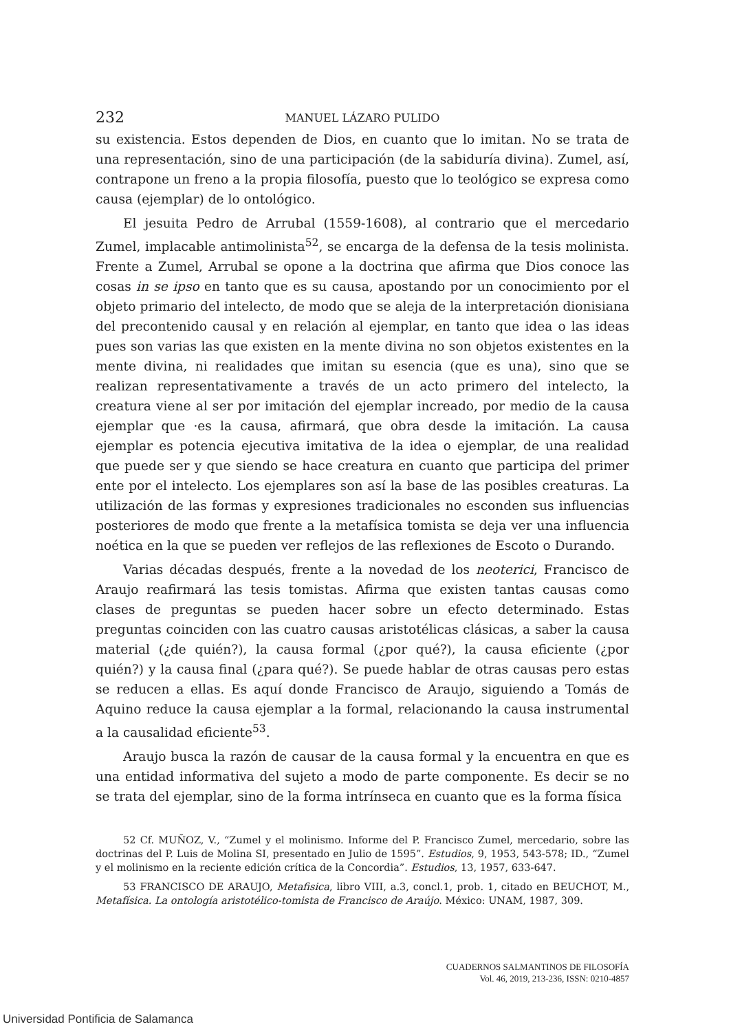232 MANUEL LÁZARO PULIDO
su existencia. Estos dependen de Dios, en cuanto que lo imitan. No se trata de una representación, sino de una participación (de la sabiduría divina). Zumel, así, contrapone un freno a la propia filosofía, puesto que lo teológico se expresa como causa (ejemplar) de lo ontológico.
El jesuita Pedro de Arrubal (1559-1608), al contrario que el mercedario Zumel, implacable antimolinista<sup>52</sup>, se encarga de la defensa de la tesis molinista. Frente a Zumel, Arrubal se opone a la doctrina que afirma que Dios conoce las cosas in se ipso en tanto que es su causa, apostando por un conocimiento por el objeto primario del intelecto, de modo que se aleja de la interpretación dionisiana del precontenido causal y en relación al ejemplar, en tanto que idea o las ideas pues son varias las que existen en la mente divina no son objetos existentes en la mente divina, ni realidades que imitan su esencia (que es una), sino que se realizan representativamente a través de un acto primero del intelecto, la creatura viene al ser por imitación del ejemplar increado, por medio de la causa ejemplar que ·es la causa, afirmará, que obra desde la imitación. La causa ejemplar es potencia ejecutiva imitativa de la idea o ejemplar, de una realidad que puede ser y que siendo se hace creatura en cuanto que participa del primer ente por el intelecto. Los ejemplares son así la base de las posibles creaturas. La utilización de las formas y expresiones tradicionales no esconden sus influencias posteriores de modo que frente a la metafísica tomista se deja ver una influencia noética en la que se pueden ver reflejos de las reflexiones de Escoto o Durando.
Varias décadas después, frente a la novedad de los neoterici, Francisco de Araujo reafirmará las tesis tomistas. Afirma que existen tantas causas como clases de preguntas se pueden hacer sobre un efecto determinado. Estas preguntas coinciden con las cuatro causas aristotélicas clásicas, a saber la causa material (¿de quién?), la causa formal (¿por qué?), la causa eficiente (¿por quién?) y la causa final (¿para qué?). Se puede hablar de otras causas pero estas se reducen a ellas. Es aquí donde Francisco de Araujo, siguiendo a Tomás de Aquino reduce la causa ejemplar a la formal, relacionando la causa instrumental a la causalidad eficiente<sup>53</sup>.
Araujo busca la razón de causar de la causa formal y la encuentra en que es una entidad informativa del sujeto a modo de parte componente. Es decir se no se trata del ejemplar, sino de la forma intrínseca en cuanto que es la forma física
52 Cf. MUÑOZ, V., “Zumel y el molinismo. Informe del P. Francisco Zumel, mercedario, sobre las doctrinas del P. Luis de Molina SI, presentado en Julio de 1595”. Estudios, 9, 1953, 543-578; ID., “Zumel y el molinismo en la reciente edición crítica de la Concordia”. Estudios, 13, 1957, 633-647.
53 FRANCISCO DE ARAUJO, Metafisica, libro VIII, a.3, concl.1, prob. 1, citado en BEUCHOT, M., Metafísica. La ontología aristotélico-tomista de Francisco de Araújo. México: UNAM, 1987, 309.
CUADERNOS SALMANTINOS DE FILOSOFÍA
Vol. 46, 2019, 213-236, ISSN: 0210-4857
Universidad Pontificia de Salamanca